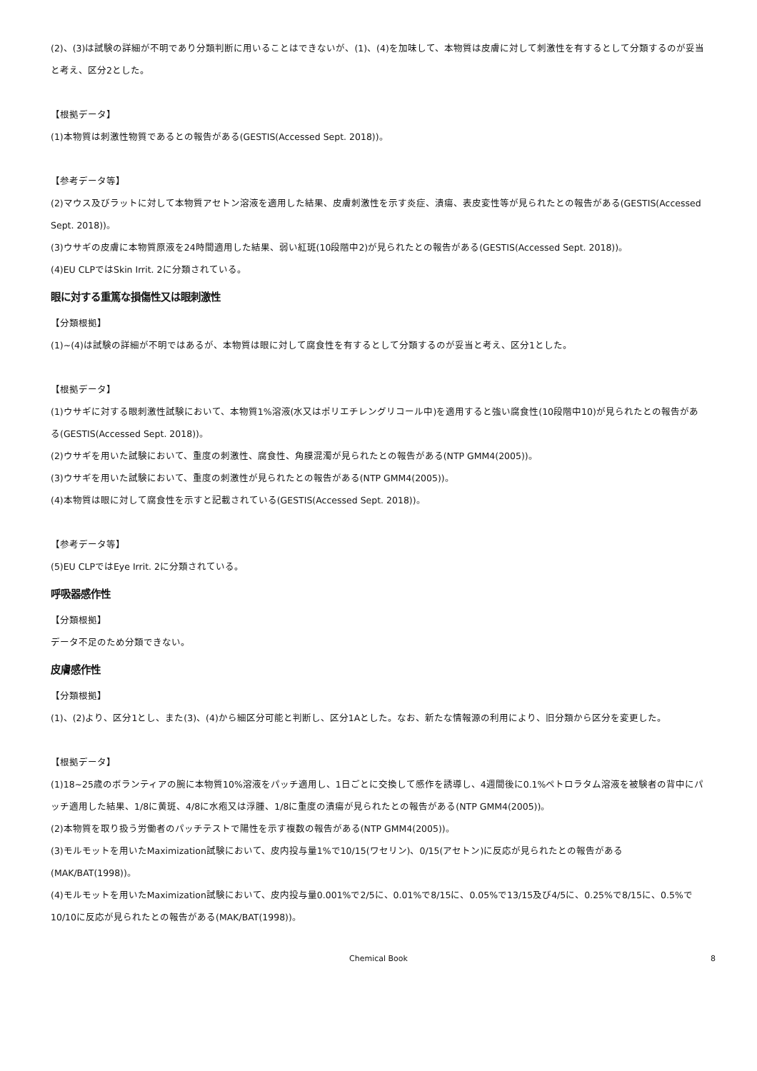(2)、(3)は試験の詳細が不明であり分類判断に用いることはできないが、(1)、(4)を加味して、本物質は皮膚に対して刺激性を有するとして分類するのが妥当と考え、区分2とした。
【根拠データ】
(1)本物質は刺激性物質であるとの報告がある(GESTIS(Accessed Sept. 2018))。
【参考データ等】
(2)マウス及びラットに対して本物質アセトン溶液を適用した結果、皮膚刺激性を示す炎症、潰瘍、表皮変性等が見られたとの報告がある(GESTIS(Accessed Sept. 2018))。
(3)ウサギの皮膚に本物質原液を24時間適用した結果、弱い紅斑(10段階中2)が見られたとの報告がある(GESTIS(Accessed Sept. 2018))。
(4)EU CLPではSkin Irrit. 2に分類されている。
眼に対する重篤な損傷性又は眼刺激性
【分類根拠】
(1)~(4)は試験の詳細が不明ではあるが、本物質は眼に対して腐食性を有するとして分類するのが妥当と考え、区分1とした。
【根拠データ】
(1)ウサギに対する眼刺激性試験において、本物質1%溶液(水又はポリエチレングリコール中)を適用すると強い腐食性(10段階中10)が見られたとの報告がある(GESTIS(Accessed Sept. 2018))。
(2)ウサギを用いた試験において、重度の刺激性、腐食性、角膜混濁が見られたとの報告がある(NTP GMM4(2005))。
(3)ウサギを用いた試験において、重度の刺激性が見られたとの報告がある(NTP GMM4(2005))。
(4)本物質は眼に対して腐食性を示すと記載されている(GESTIS(Accessed Sept. 2018))。
【参考データ等】
(5)EU CLPではEye Irrit. 2に分類されている。
呼吸器感作性
【分類根拠】
データ不足のため分類できない。
皮膚感作性
【分類根拠】
(1)、(2)より、区分1とし、また(3)、(4)から細区分可能と判断し、区分1Aとした。なお、新たな情報源の利用により、旧分類から区分を変更した。
【根拠データ】
(1)18~25歳のボランティアの腕に本物質10%溶液をパッチ適用し、1日ごとに交換して感作を誘導し、4週間後に0.1%ペトロラタム溶液を被験者の背中にパッチ適用した結果、1/8に黄斑、4/8に水疱又は浮腫、1/8に重度の潰瘍が見られたとの報告がある(NTP GMM4(2005))。
(2)本物質を取り扱う労働者のパッチテストで陽性を示す複数の報告がある(NTP GMM4(2005))。
(3)モルモットを用いたMaximization試験において、皮内投与量1%で10/15(ワセリン)、0/15(アセトン)に反応が見られたとの報告がある(MAK/BAT(1998))。
(4)モルモットを用いたMaximization試験において、皮内投与量0.001%で2/5に、0.01%で8/15に、0.05%で13/15及び4/5に、0.25%で8/15に、0.5%で10/10に反応が見られたとの報告がある(MAK/BAT(1998))。
Chemical Book 8